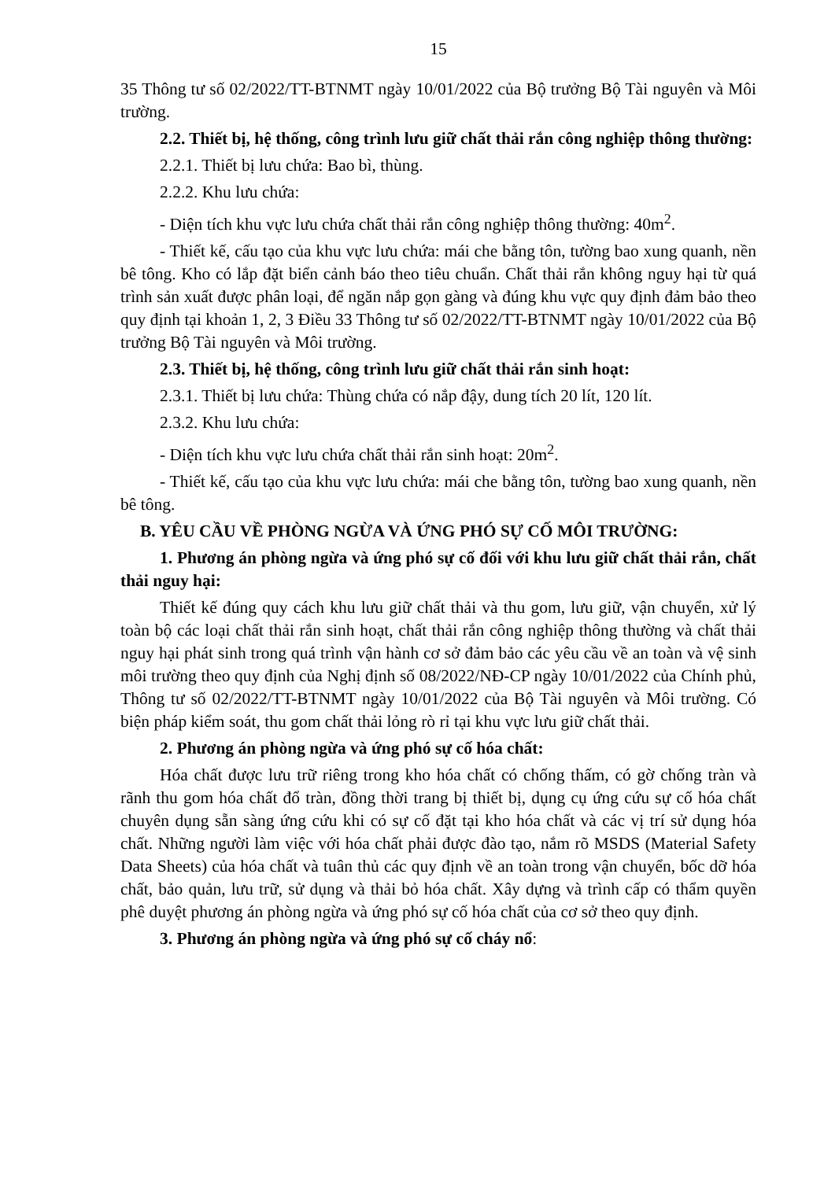15
35 Thông tư số 02/2022/TT-BTNMT ngày 10/01/2022 của Bộ trưởng Bộ Tài nguyên và Môi trường.
2.2. Thiết bị, hệ thống, công trình lưu giữ chất thải rắn công nghiệp thông thường:
2.2.1. Thiết bị lưu chứa: Bao bì, thùng.
2.2.2. Khu lưu chứa:
- Diện tích khu vực lưu chứa chất thải rắn công nghiệp thông thường: 40m<sup>2</sup>.
- Thiết kế, cấu tạo của khu vực lưu chứa: mái che bằng tôn, tường bao xung quanh, nền bê tông. Kho có lắp đặt biển cảnh báo theo tiêu chuẩn. Chất thải rắn không nguy hại từ quá trình sản xuất được phân loại, để ngăn nắp gọn gàng và đúng khu vực quy định đảm bảo theo quy định tại khoản 1, 2, 3 Điều 33 Thông tư số 02/2022/TT-BTNMT ngày 10/01/2022 của Bộ trưởng Bộ Tài nguyên và Môi trường.
2.3. Thiết bị, hệ thống, công trình lưu giữ chất thải rắn sinh hoạt:
2.3.1. Thiết bị lưu chứa: Thùng chứa có nắp đậy, dung tích 20 lít, 120 lít.
2.3.2. Khu lưu chứa:
- Diện tích khu vực lưu chứa chất thải rắn sinh hoạt: 20m<sup>2</sup>.
- Thiết kế, cấu tạo của khu vực lưu chứa: mái che bằng tôn, tường bao xung quanh, nền bê tông.
B. YÊU CẦU VỀ PHÒNG NGỪA VÀ ỨNG PHÓ SỰ CỐ MÔI TRƯỜNG:
1. Phương án phòng ngừa và ứng phó sự cố đối với khu lưu giữ chất thải rắn, chất thải nguy hại:
Thiết kế đúng quy cách khu lưu giữ chất thải và thu gom, lưu giữ, vận chuyển, xử lý toàn bộ các loại chất thải rắn sinh hoạt, chất thải rắn công nghiệp thông thường và chất thải nguy hại phát sinh trong quá trình vận hành cơ sở đảm bảo các yêu cầu về an toàn và vệ sinh môi trường theo quy định của Nghị định số 08/2022/NĐ-CP ngày 10/01/2022 của Chính phủ, Thông tư số 02/2022/TT-BTNMT ngày 10/01/2022 của Bộ Tài nguyên và Môi trường. Có biện pháp kiểm soát, thu gom chất thải lỏng rò rỉ tại khu vực lưu giữ chất thải.
2. Phương án phòng ngừa và ứng phó sự cố hóa chất:
Hóa chất được lưu trữ riêng trong kho hóa chất có chống thấm, có gờ chống tràn và rãnh thu gom hóa chất đổ tràn, đồng thời trang bị thiết bị, dụng cụ ứng cứu sự cố hóa chất chuyên dụng sẵn sàng ứng cứu khi có sự cố đặt tại kho hóa chất và các vị trí sử dụng hóa chất. Những người làm việc với hóa chất phải được đào tạo, nắm rõ MSDS (Material Safety Data Sheets) của hóa chất và tuân thủ các quy định về an toàn trong vận chuyển, bốc dỡ hóa chất, bảo quản, lưu trữ, sử dụng và thải bỏ hóa chất. Xây dựng và trình cấp có thẩm quyền phê duyệt phương án phòng ngừa và ứng phó sự cố hóa chất của cơ sở theo quy định.
3. Phương án phòng ngừa và ứng phó sự cố cháy nổ: